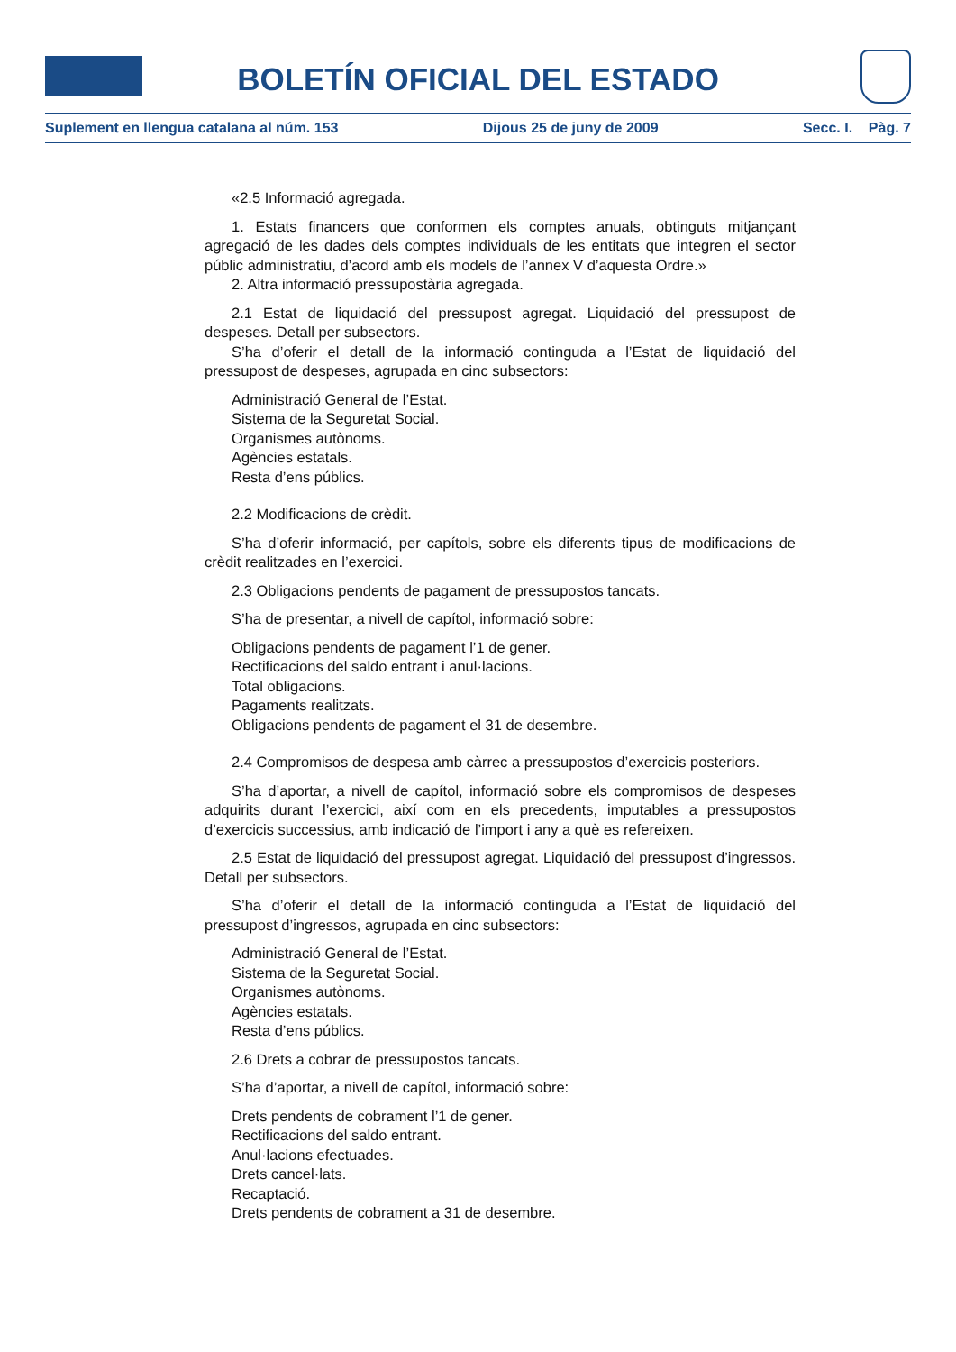BOLETÍN OFICIAL DEL ESTADO
Suplement en llengua catalana al núm. 153 Dijous 25 de juny de 2009 Secc. I. Pàg. 7
«2.5 Informació agregada.
1. Estats financers que conformen els comptes anuals, obtinguts mitjançant agregació de les dades dels comptes individuals de les entitats que integren el sector públic administratiu, d’acord amb els models de l’annex V d’aquesta Ordre.»
2. Altra informació pressupostària agregada.
2.1 Estat de liquidació del pressupost agregat. Liquidació del pressupost de despeses. Detall per subsectors.
S’ha d’oferir el detall de la informació continguda a l’Estat de liquidació del pressupost de despeses, agrupada en cinc subsectors:
Administració General de l’Estat.
Sistema de la Seguretat Social.
Organismes autònoms.
Agències estatals.
Resta d’ens públics.
2.2 Modificacions de crèdit.
S’ha d’oferir informació, per capítols, sobre els diferents tipus de modificacions de crèdit realitzades en l’exercici.
2.3 Obligacions pendents de pagament de pressupostos tancats.
S’ha de presentar, a nivell de capítol, informació sobre:
Obligacions pendents de pagament l’1 de gener.
Rectificacions del saldo entrant i anul·lacions.
Total obligacions.
Pagaments realitzats.
Obligacions pendents de pagament el 31 de desembre.
2.4 Compromisos de despesa amb càrrec a pressupostos d’exercicis posteriors.
S’ha d’aportar, a nivell de capítol, informació sobre els compromisos de despeses adquirits durant l’exercici, així com en els precedents, imputables a pressupostos d’exercicis successius, amb indicació de l’import i any a què es refereixen.
2.5 Estat de liquidació del pressupost agregat. Liquidació del pressupost d’ingressos. Detall per subsectors.
S’ha d’oferir el detall de la informació continguda a l’Estat de liquidació del pressupost d’ingressos, agrupada en cinc subsectors:
Administració General de l’Estat.
Sistema de la Seguretat Social.
Organismes autònoms.
Agències estatals.
Resta d’ens públics.
2.6 Drets a cobrar de pressupostos tancats.
S’ha d’aportar, a nivell de capítol, informació sobre:
Drets pendents de cobrament l’1 de gener.
Rectificacions del saldo entrant.
Anul·lacions efectuades.
Drets cancel·lats.
Recaptació.
Drets pendents de cobrament a 31 de desembre.